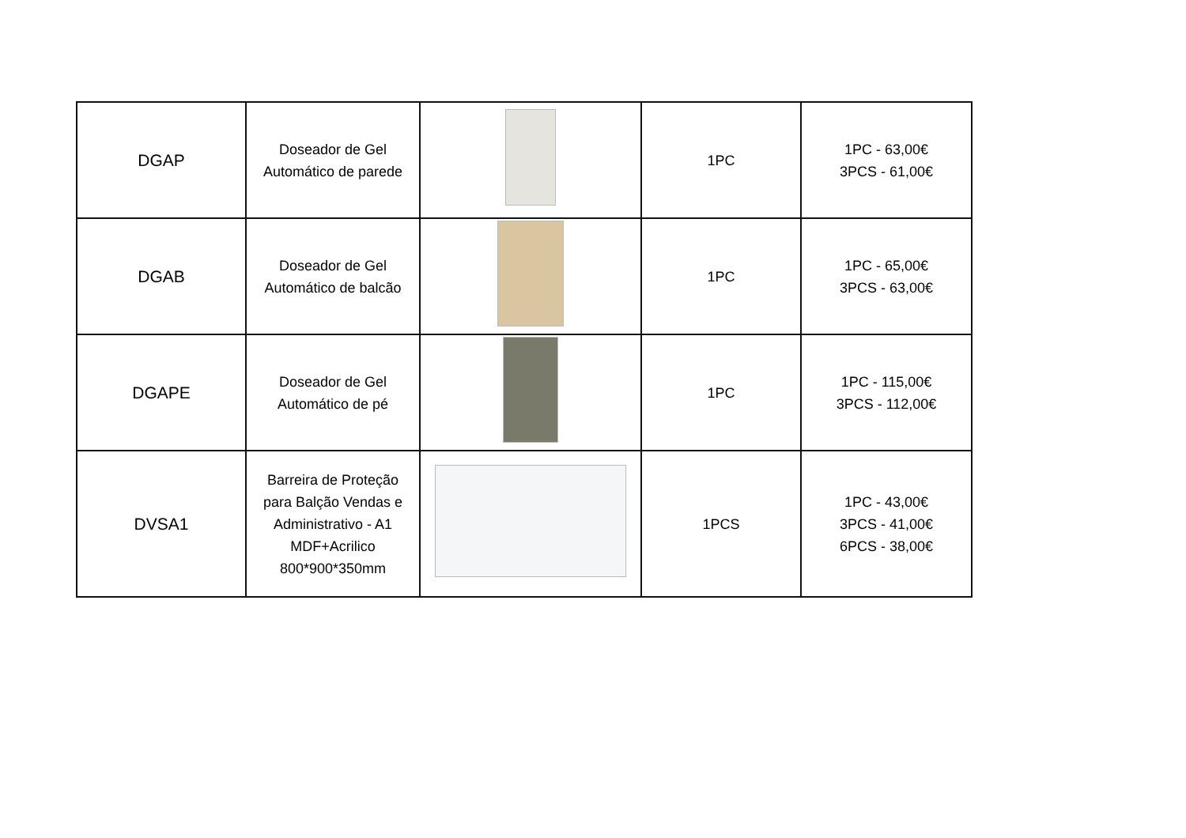| DGAP | Doseador de Gel Automático de parede | | 1PC | 1PC - 63,00€ 3PCS - 61,00€ |
| DGAB | Doseador de Gel Automático de balcão | | 1PC | 1PC - 65,00€ 3PCS - 63,00€ |
| DGAPE | Doseador de Gel Automático de pé | | 1PC | 1PC - 115,00€ 3PCS - 112,00€ |
| DVSA1 | Barreira de Proteção para Balção Vendas e Administrativo - A1 MDF+Acrilico 800*900*350mm | | 1PCS | 1PC - 43,00€ 3PCS - 41,00€ 6PCS - 38,00€ |